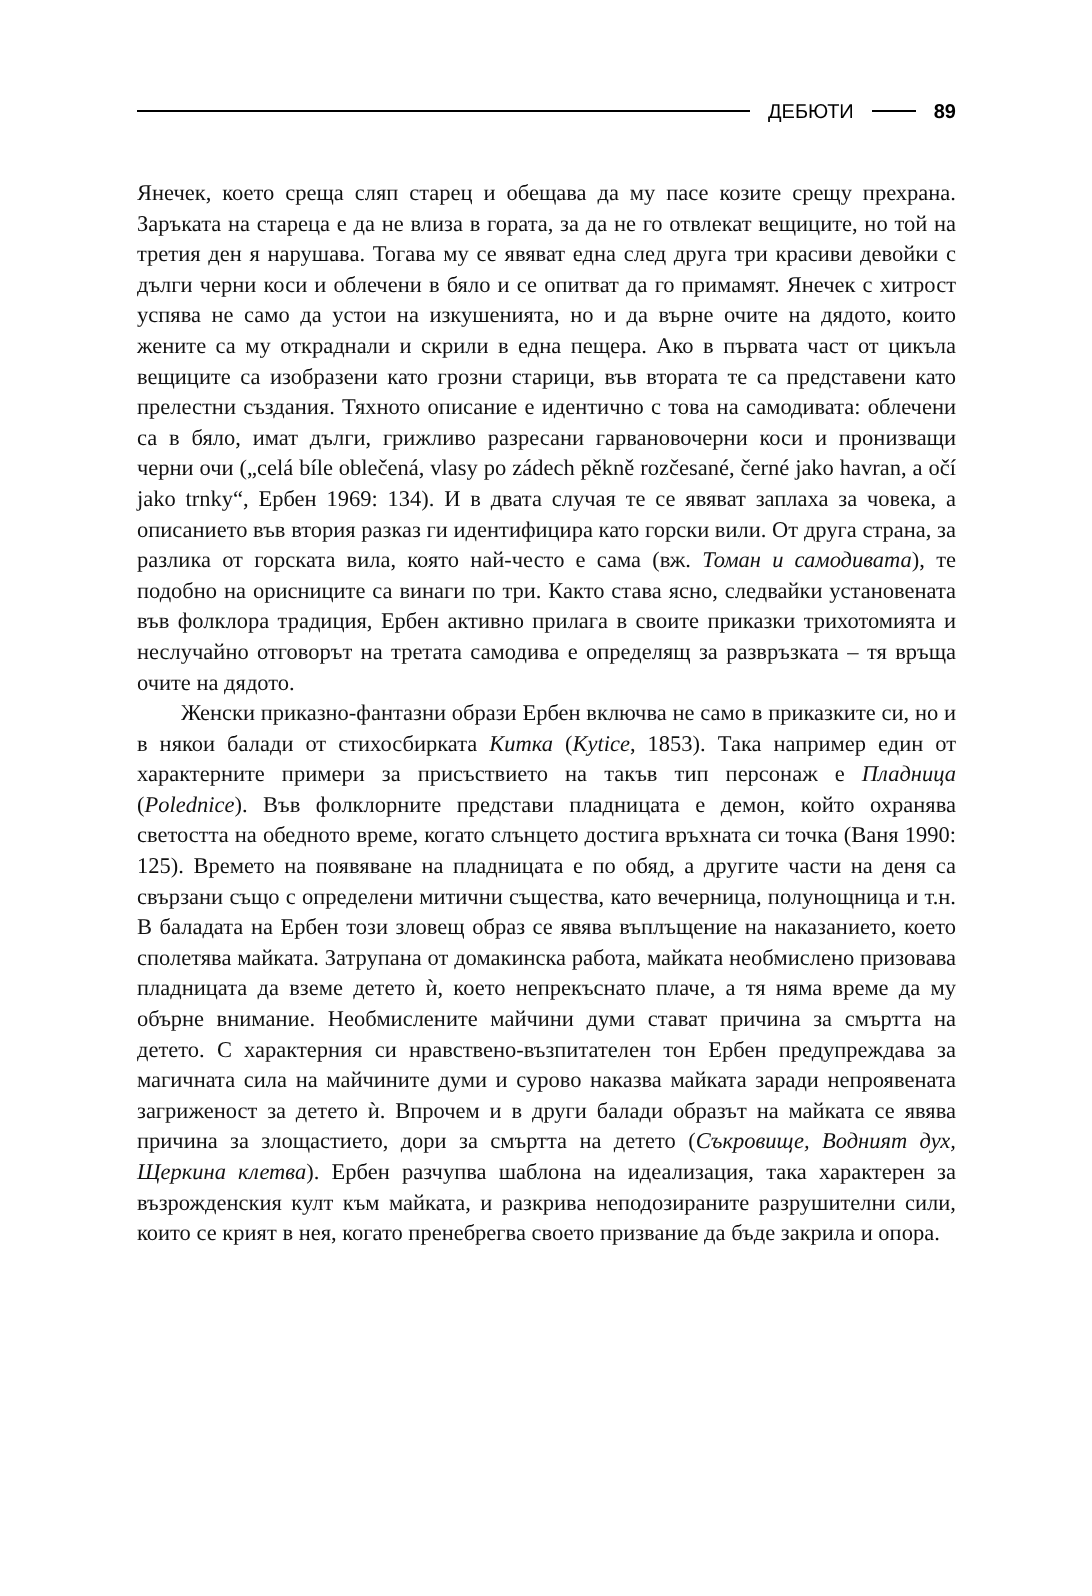ДЕБЮТИ 89
Янечек, което среща сляп старец и обещава да му пасе козите срещу прехрана. Заръката на стареца е да не влиза в гората, за да не го отвлекат вещиците, но той на третия ден я нарушава. Тогава му се явяват една след друга три красиви девойки с дълги черни коси и облечени в бяло и се опитват да го примамят. Янечек с хитрост успява не само да устои на изкушенията, но и да върне очите на дядото, които жените са му откраднали и скрили в една пещера. Ако в първата част от цикъла вещиците са изобразени като грозни старици, във втората те са представени като прелестни създания. Тяхното описание е идентично с това на самодивата: облечени са в бяло, имат дълги, грижливо разресани гарвановочерни коси и пронизващи черни очи („celá bíle oblečená, vlasy po zádech pěkně rozčesané, černé jako havran, a očí jako trnky“, Ербен 1969: 134). И в двата случая те се явяват заплаха за човека, а описанието във втория разказ ги идентифицира като горски вили. От друга страна, за разлика от горската вила, която най-често е сама (вж. Томан и самодивата), те подобно на орисниците са винаги по три. Както става ясно, следвайки установената във фолклора традиция, Ербен активно прилага в своите приказки трихотомията и неслучайно отговорът на третата самодива е определящ за развръзката – тя връща очите на дядото.
Женски приказно-фантазни образи Ербен включва не само в приказките си, но и в някои балади от стихосбирката Китка (Kytice, 1853). Така например един от характерните примери за присъствието на такъв тип персонаж е Пладница (Polednice). Във фолклорните представи пладницата е демон, който охранява светостта на обедното време, когато слънцето достига връхната си точка (Ваня 1990: 125). Времето на появяване на пладницата е по обяд, а другите части на деня са свързани също с определени митични същества, като вечерница, полунощница и т.н. В баладата на Ербен този зловещ образ се явява въплъщение на наказанието, което сполетява майката. Затрупана от домакинска работа, майката необмислено призовава пладницата да вземе детето ѝ, което непрекъснато плаче, а тя няма време да му обърне внимание. Необмислените майчини думи стават причина за смъртта на детето. С характерния си нравствено-възпитателен тон Ербен предупреждава за магичната сила на майчините думи и сурово наказва майката заради непроявената загриженост за детето ѝ. Впрочем и в други балади образът на майката се явява причина за злощастието, дори за смъртта на детето (Съкровище, Водният дух, Щеркина клетва). Ербен разчупва шаблона на идеализация, така характерен за възрожденския култ към майката, и разкрива неподозираните разрушителни сили, които се крият в нея, когато пренебрегва своето призвание да бъде закрила и опора.